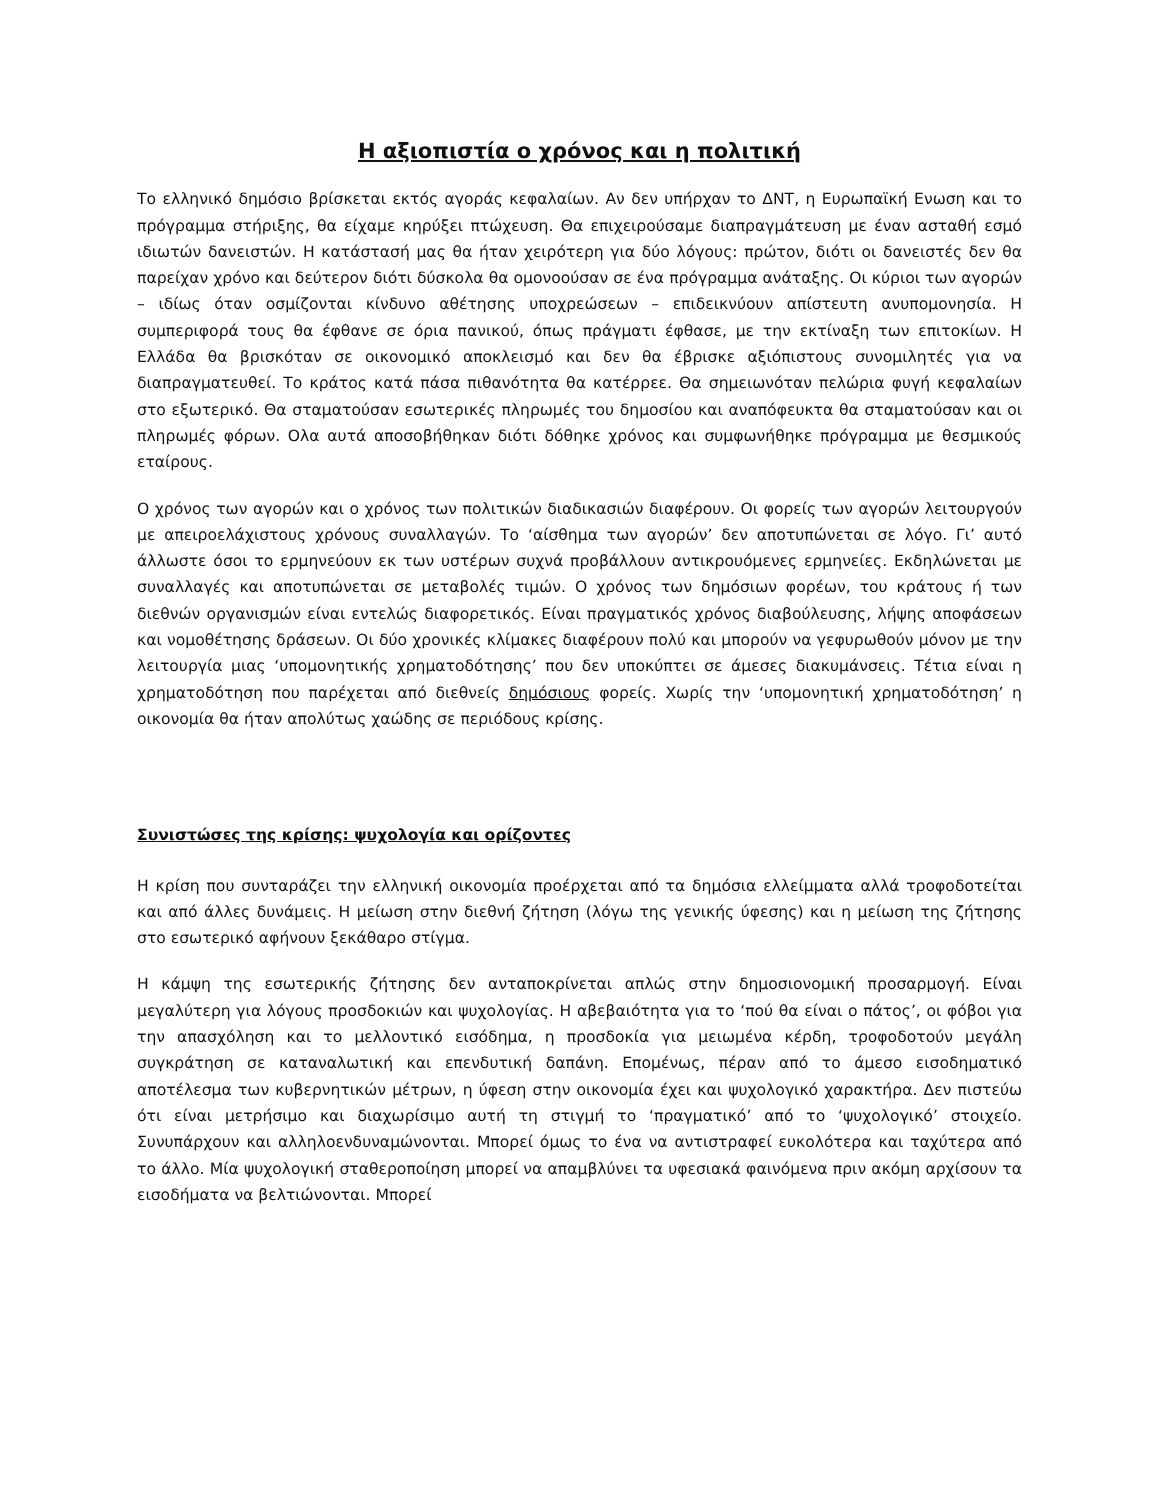Η αξιοπιστία ο χρόνος και η πολιτική
Το ελληνικό δημόσιο βρίσκεται εκτός αγοράς κεφαλαίων. Αν δεν υπήρχαν το ΔΝΤ, η Ευρωπαϊκή Ενωση και το πρόγραμμα στήριξης, θα είχαμε κηρύξει πτώχευση. Θα επιχειρούσαμε διαπραγμάτευση με έναν ασταθή εσμό ιδιωτών δανειστών. Η κατάστασή μας θα ήταν χειρότερη για δύο λόγους: πρώτον, διότι οι δανειστές δεν θα παρείχαν χρόνο και δεύτερον διότι δύσκολα θα ομονοούσαν σε ένα πρόγραμμα ανάταξης. Οι κύριοι των αγορών – ιδίως όταν οσμίζονται κίνδυνο αθέτησης υποχρεώσεων – επιδεικνύουν απίστευτη ανυπομονησία. Η συμπεριφορά τους θα έφθανε σε όρια πανικού, όπως πράγματι έφθασε, με την εκτίναξη των επιτοκίων. Η Ελλάδα θα βρισκόταν σε οικονομικό αποκλεισμό και δεν θα έβρισκε αξιόπιστους συνομιλητές για να διαπραγματευθεί. Το κράτος κατά πάσα πιθανότητα θα κατέρρεε. Θα σημειωνόταν πελώρια φυγή κεφαλαίων στο εξωτερικό. Θα σταματούσαν εσωτερικές πληρωμές του δημοσίου και αναπόφευκτα θα σταματούσαν και οι πληρωμές φόρων. Ολα αυτά αποσοβήθηκαν διότι δόθηκε χρόνος και συμφωνήθηκε πρόγραμμα με θεσμικούς εταίρους.
Ο χρόνος των αγορών και ο χρόνος των πολιτικών διαδικασιών διαφέρουν. Οι φορείς των αγορών λειτουργούν με απειροελάχιστους χρόνους συναλλαγών. Το ‘αίσθημα των αγορών’ δεν αποτυπώνεται σε λόγο. Γι’ αυτό άλλωστε όσοι το ερμηνεύουν εκ των υστέρων συχνά προβάλλουν αντικρουόμενες ερμηνείες. Εκδηλώνεται με συναλλαγές και αποτυπώνεται σε μεταβολές τιμών. Ο χρόνος των δημόσιων φορέων, του κράτους ή των διεθνών οργανισμών είναι εντελώς διαφορετικός. Είναι πραγματικός χρόνος διαβούλευσης, λήψης αποφάσεων και νομοθέτησης δράσεων. Οι δύο χρονικές κλίμακες διαφέρουν πολύ και μπορούν να γεφυρωθούν μόνον με την λειτουργία μιας ‘υπομονητικής χρηματοδότησης’ που δεν υποκύπτει σε άμεσες διακυμάνσεις. Τέτια είναι η χρηματοδότηση που παρέχεται από διεθνείς δημόσιους φορείς. Χωρίς την ‘υπομονητική χρηματοδότηση’ η οικονομία θα ήταν απολύτως χαώδης σε περιόδους κρίσης.
Συνιστώσες της κρίσης: ψυχολογία και ορίζοντες
Η κρίση που συνταράζει την ελληνική οικονομία προέρχεται από τα δημόσια ελλείμματα αλλά τροφοδοτείται και από άλλες δυνάμεις. Η μείωση στην διεθνή ζήτηση (λόγω της γενικής ύφεσης) και η μείωση της ζήτησης στο εσωτερικό αφήνουν ξεκάθαρο στίγμα.
Η κάμψη της εσωτερικής ζήτησης δεν ανταποκρίνεται απλώς στην δημοσιονομική προσαρμογή. Είναι μεγαλύτερη για λόγους προσδοκιών και ψυχολογίας. Η αβεβαιότητα για το ‘πού θα είναι ο πάτος’, οι φόβοι για την απασχόληση και το μελλοντικό εισόδημα, η προσδοκία για μειωμένα κέρδη, τροφοδοτούν μεγάλη συγκράτηση σε καταναλωτική και επενδυτική δαπάνη. Επομένως, πέραν από το άμεσο εισοδηματικό αποτέλεσμα των κυβερνητικών μέτρων, η ύφεση στην οικονομία έχει και ψυχολογικό χαρακτήρα. Δεν πιστεύω ότι είναι μετρήσιμο και διαχωρίσιμο αυτή τη στιγμή το ‘πραγματικό’ από το ‘ψυχολογικό’ στοιχείο. Συνυπάρχουν και αλληλοενδυναμώνονται. Μπορεί όμως το ένα να αντιστραφεί ευκολότερα και ταχύτερα από το άλλο. Μία ψυχολογική σταθεροποίηση μπορεί να απαμβλύνει τα υφεσιακά φαινόμενα πριν ακόμη αρχίσουν τα εισοδήματα να βελτιώνονται. Μπορεί